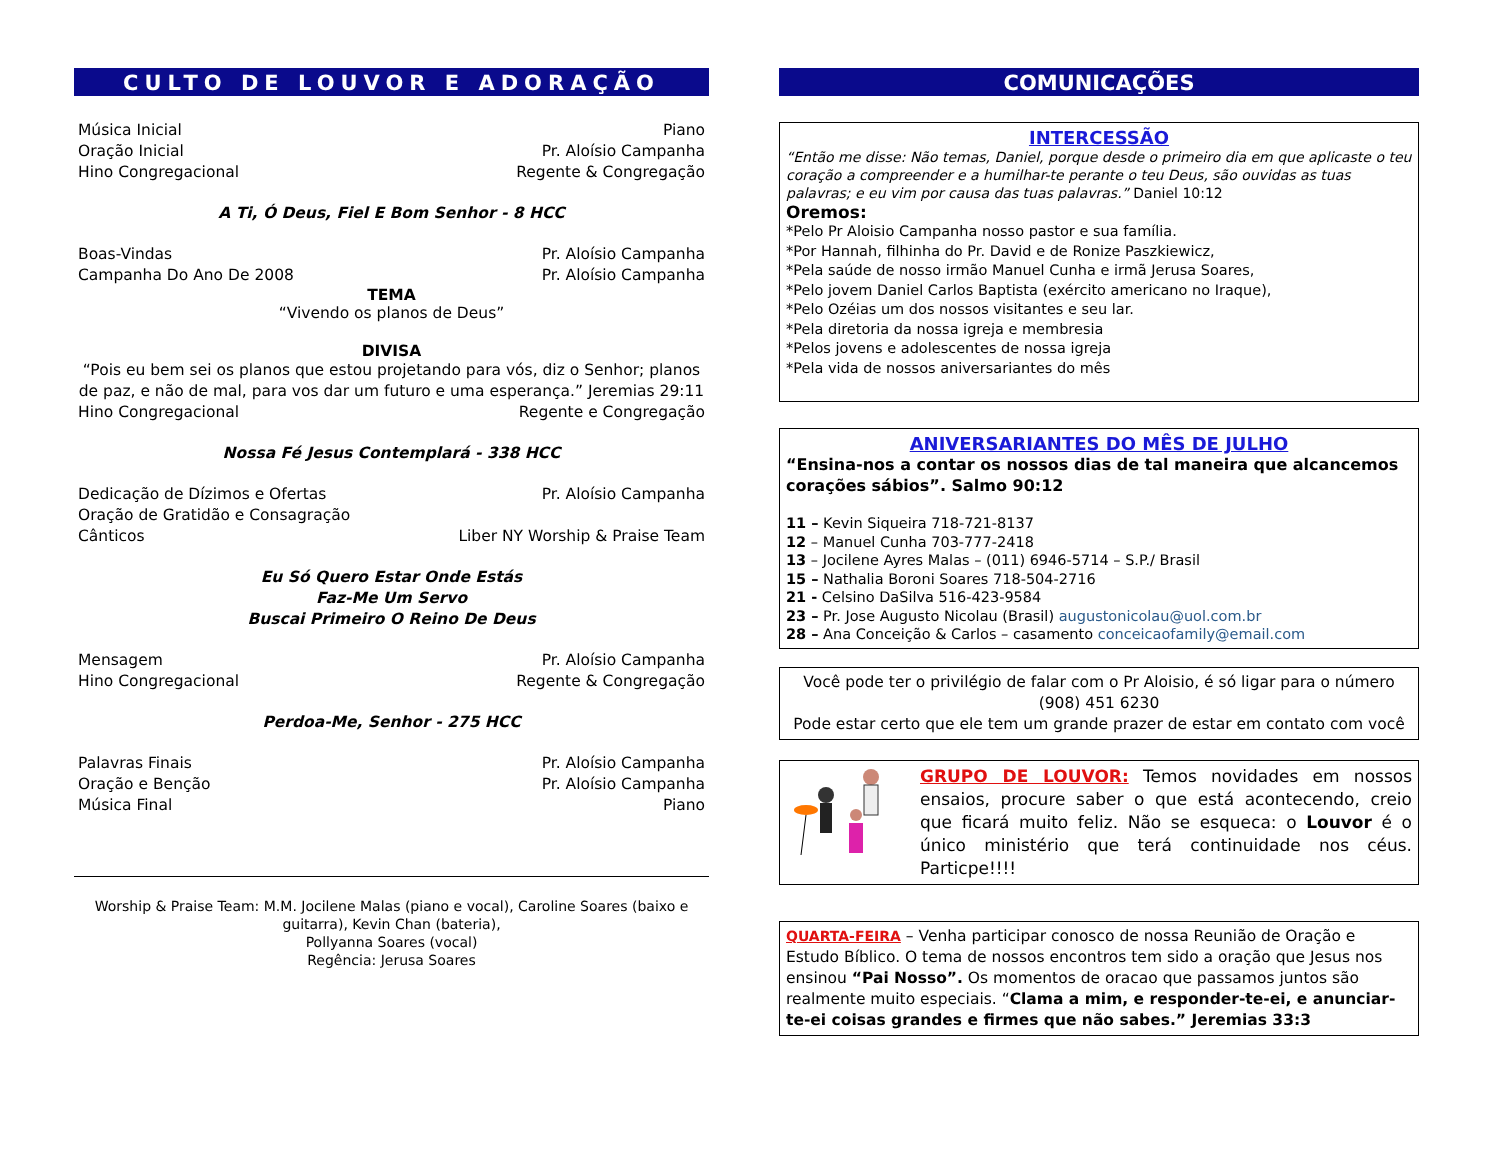CULTO DE LOUVOR E ADORAÇÃO
Música Inicial Piano
Oração Inicial Pr. Aloísio Campanha
Hino Congregacional Regente & Congregação
A Ti, Ó Deus, Fiel E Bom Senhor - 8 HCC
Boas-Vindas Pr. Aloísio Campanha
Campanha Do Ano De 2008 Pr. Aloísio Campanha
TEMA
“Vivendo os planos de Deus”
DIVISA
“Pois eu bem sei os planos que estou projetando para vós, diz o Senhor; planos de paz, e não de mal, para vos dar um futuro e uma esperança.” Jeremias 29:11
Hino Congregacional Regente e Congregação
Nossa Fé Jesus Contemplará - 338 HCC
Dedicação de Dízimos e Ofertas Pr. Aloísio Campanha
Oração de Gratidão e Consagração
Cânticos Liber NY Worship & Praise Team
Eu Só Quero Estar Onde Estás
Faz-Me Um Servo
Buscai Primeiro O Reino De Deus
Mensagem Pr. Aloísio Campanha
Hino Congregacional Regente & Congregação
Perdoa-Me, Senhor - 275 HCC
Palavras Finais Pr. Aloísio Campanha
Oração e Benção Pr. Aloísio Campanha
Música Final Piano
Worship & Praise Team: M.M. Jocilene Malas (piano e vocal), Caroline Soares (baixo e guitarra), Kevin Chan (bateria),
Pollyanna Soares (vocal)
Regência: Jerusa Soares
COMUNICAÇÕES
INTERCESSÃO
“Então me disse: Não temas, Daniel, porque desde o primeiro dia em que aplicaste o teu coração a compreender e a humilhar-te perante o teu Deus, são ouvidas as tuas palavras; e eu vim por causa das tuas palavras.” Daniel 10:12
Oremos:
*Pelo Pr Aloisio Campanha nosso pastor e sua família.
*Por Hannah, filhinha do Pr. David e de Ronize Paszkiewicz,
*Pela saúde de nosso irmão Manuel Cunha e irmã Jerusa Soares,
*Pelo jovem Daniel Carlos Baptista (exército americano no Iraque),
*Pelo Ozéias um dos nossos visitantes e seu lar.
*Pela diretoria da nossa igreja e membresia
*Pelos jovens e adolescentes de nossa igreja
*Pela vida de nossos aniversariantes do mês
ANIVERSARIANTES DO MÊS DE JULHO
“Ensina-nos a contar os nossos dias de tal maneira que alcancemos corações sábios”. Salmo 90:12
11 – Kevin Siqueira 718-721-8137
12 – Manuel Cunha 703-777-2418
13 – Jocilene Ayres Malas – (011) 6946-5714 – S.P./ Brasil
15 – Nathalia Boroni Soares 718-504-2716
21 - Celsino DaSilva 516-423-9584
23 – Pr. Jose Augusto Nicolau (Brasil) augustonicolau@uol.com.br
28 – Ana Conceição & Carlos – casamento conceicaofamily@email.com
Você pode ter o privilégio de falar com o Pr Aloisio, é só ligar para o número (908) 451 6230
Pode estar certo que ele tem um grande prazer de estar em contato com você
GRUPO DE LOUVOR: Temos novidades em nossos ensaios, procure saber o que está acontecendo, creio que ficará muito feliz. Não se esqueca: o Louvor é o único ministério que terá continuidade nos céus. Particpe!!!!
QUARTA-FEIRA – Venha participar conosco de nossa Reunião de Oração e Estudo Bíblico. O tema de nossos encontros tem sido a oração que Jesus nos ensinou “Pai Nosso”. Os momentos de oracao que passamos juntos são realmente muito especiais. “Clama a mim, e responder-te-ei, e anunciar-te-ei coisas grandes e firmes que não sabes.” Jeremias 33:3